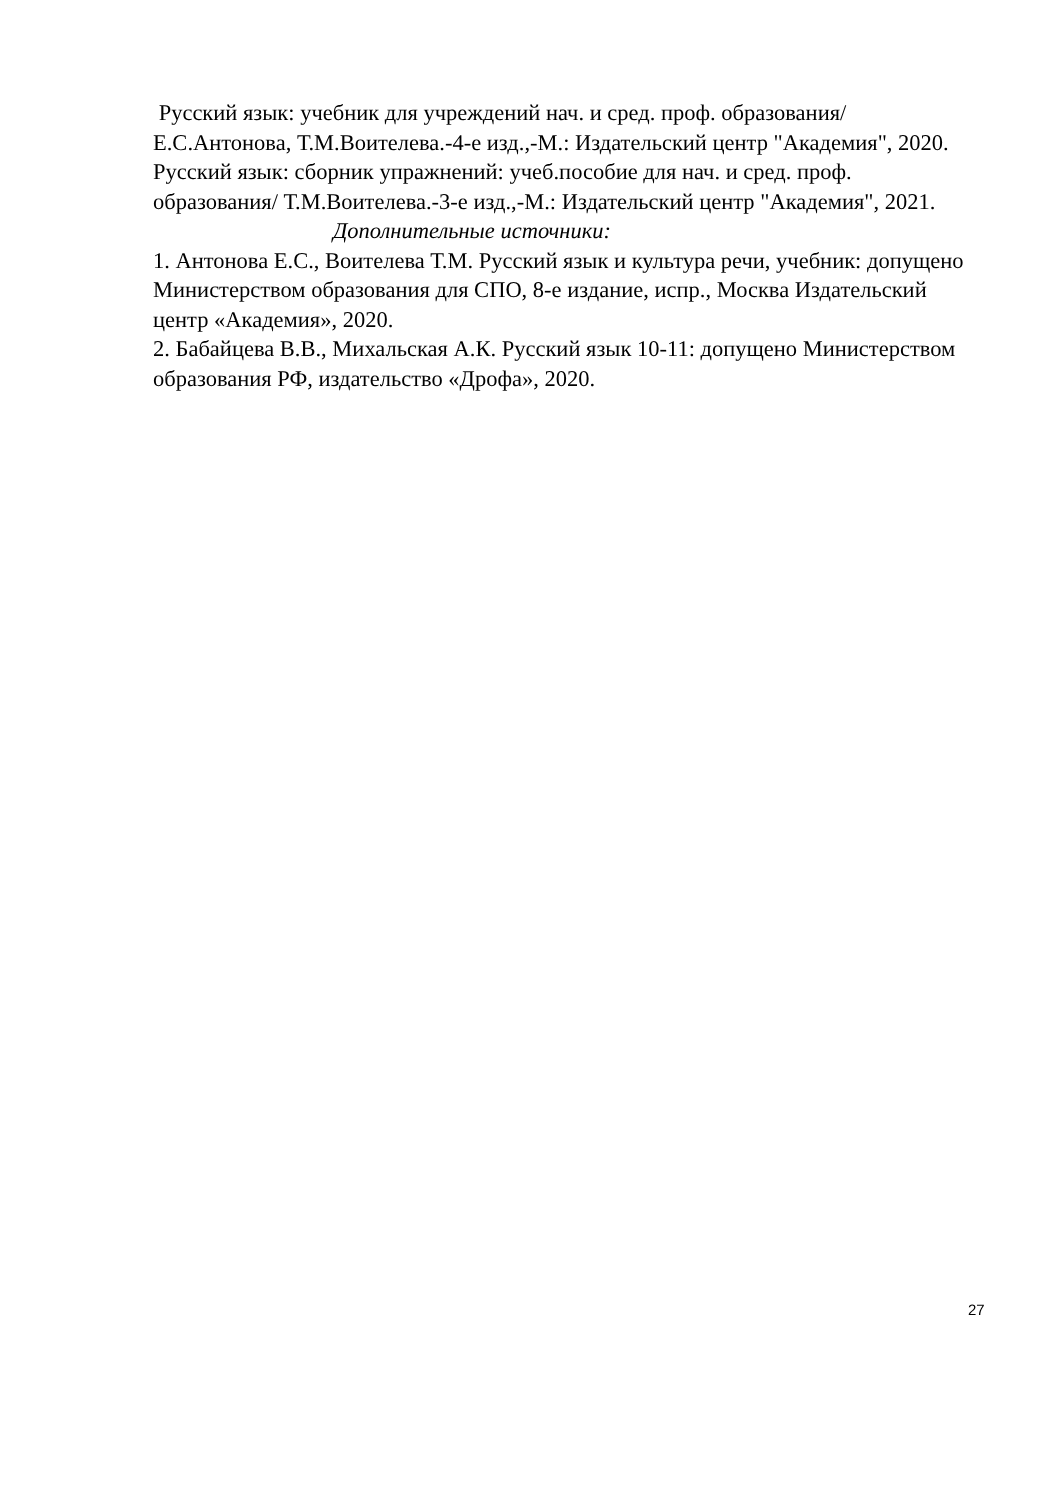Русский язык: учебник для учреждений нач. и сред. проф. образования/ Е.С.Антонова, Т.М.Воителева.-4-е изд.,-М.: Издательский центр "Академия", 2020.
Русский язык: сборник упражнений: учеб.пособие для нач. и сред. проф. образования/ Т.М.Воителева.-3-е изд.,-М.: Издательский центр "Академия", 2021.
Дополнительные источники:
1. Антонова Е.С., Воителева Т.М. Русский язык и культура речи, учебник: допущено Министерством образования для СПО, 8-е издание, испр., Москва Издательский центр «Академия», 2020.
2. Бабайцева В.В., Михальская А.К. Русский язык 10-11: допущено Министерством образования РФ, издательство «Дрофа», 2020.
27